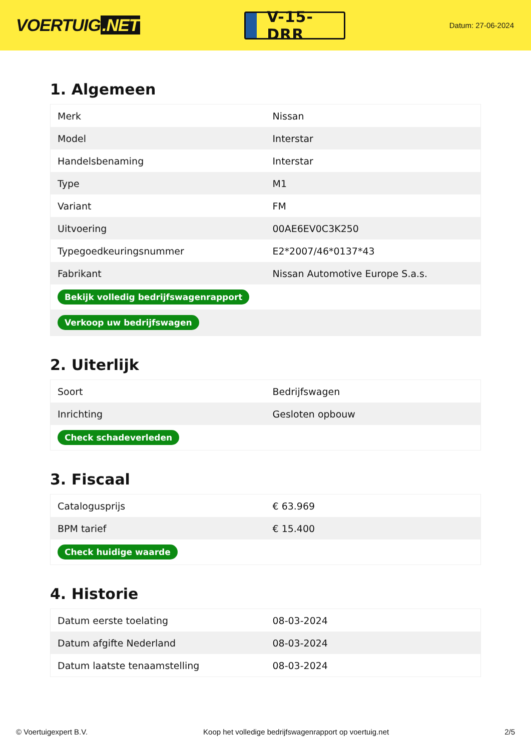VOERTUIG.NET
V-15-DRR
Datum: 27-06-2024
1. Algemeen
| Merk | Nissan |
| Model | Interstar |
| Handelsbenaming | Interstar |
| Type | M1 |
| Variant | FM |
| Uitvoering | 00AE6EV0C3K250 |
| Typegoedkeuringsnummer | E2*2007/46*0137*43 |
| Fabrikant | Nissan Automotive Europe S.a.s. |
| Bekijk volledig bedrijfswagenrapport | |
| Verkoop uw bedrijfswagen | |
2. Uiterlijk
| Soort | Bedrijfswagen |
| Inrichting | Gesloten opbouw |
| Check schadeverleden | |
3. Fiscaal
| Catalogusprijs | € 63.969 |
| BPM tarief | € 15.400 |
| Check huidige waarde | |
4. Historie
| Datum eerste toelating | 08-03-2024 |
| Datum afgifte Nederland | 08-03-2024 |
| Datum laatste tenaamstelling | 08-03-2024 |
© Voertuigexpert B.V. Koop het volledige bedrijfswagenrapport op voertuig.net 2/5